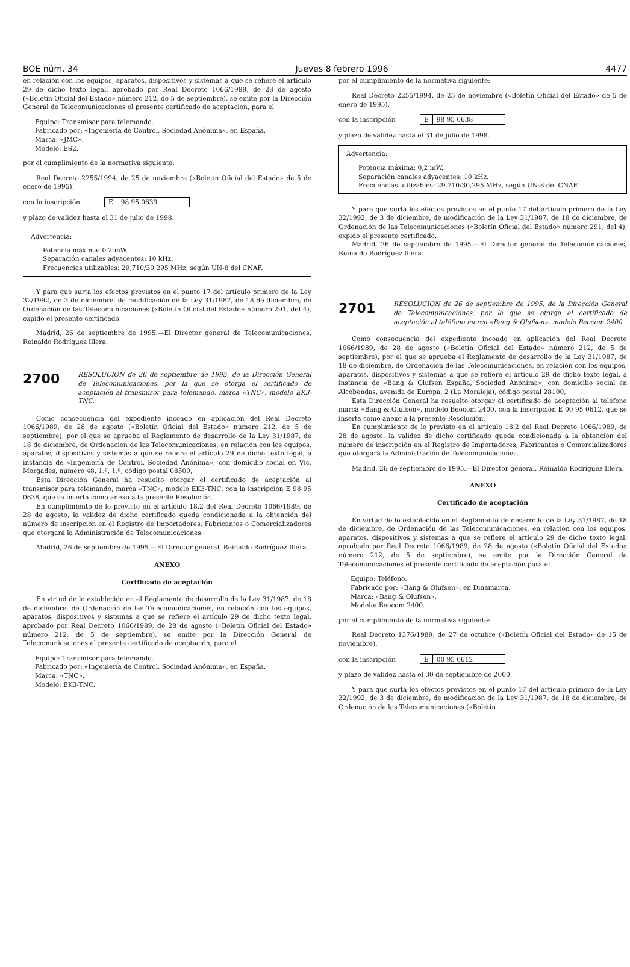BOE núm. 34 Jueves 8 febrero 1996 4477
en relación con los equipos, aparatos, dispositivos y sistemas a que se refiere el artículo 29 de dicho texto legal, aprobado por Real Decreto 1066/1989, de 28 de agosto («Boletín Oficial del Estado» número 212, de 5 de septiembre), se emite por la Dirección General de Telecomunicaciones el presente certificado de aceptación, para el
Equipo: Transmisor para telemando.
Fabricado por: «Ingeniería de Control, Sociedad Anónima», en España.
Marca: «JMC».
Modelo: ES2.
por el cumplimiento de la normativa siguiente:
Real Decreto 2255/1994, de 25 de noviembre («Boletín Oficial del Estado» de 5 de enero de 1995),
con la inscripción E 98 95 0639
y plazo de validez hasta el 31 de julio de 1998.
Advertencia:
Potencia máxima: 0,2 mW.
Separación canales adyacentes: 10 kHz.
Frecuencias utilizables: 29,710/30,295 MHz, según UN-8 del CNAF.
Y para que surta los efectos previstos en el punto 17 del artículo primero de la Ley 32/1992, de 3 de diciembre, de modificación de la Ley 31/1987, de 18 de diciembre, de Ordenación de las Telecomunicaciones («Boletín Oficial del Estado» número 291, del 4), expido el presente certificado.
Madrid, 26 de septiembre de 1995.—El Director general de Telecomunicaciones, Reinaldo Rodríguez Illera.
2700 RESOLUCION de 26 de septiembre de 1995, de la Dirección General de Telecomunicaciones, por la que se otorga el certificado de aceptación al transmisor para telemando, marca «TNC», modelo EK3-TNC.
Como consecuencia del expediente incoado en aplicación del Real Decreto 1066/1989, de 28 de agosto («Boletín Oficial del Estado» número 212, de 5 de septiembre), por el que se aprueba el Reglamento de desarrollo de la Ley 31/1987, de 18 de diciembre, de Ordenación de las Telecomunicaciones, en relación con los equipos, aparatos, dispositivos y sistemas a que se refiere el artículo 29 de dicho texto legal, a instancia de «Ingeniería de Control, Sociedad Anónima», con domicilio social en Vic, Morgades, número 48, 1.º, 1.ª, código postal 08500,
Esta Dirección General ha resuelto otorgar el certificado de aceptación al transmisor para telemando, marca «TNC», modelo EK3-TNC, con la inscripción E 98 95 0638, que se inserta como anexo a la presente Resolución.
En cumplimiento de lo previsto en el artículo 18.2 del Real Decreto 1066/1989, de 28 de agosto, la validez de dicho certificado queda condicionada a la obtención del número de inscripción en el Registro de Importadores, Fabricantes o Comercializadores que otorgará la Administración de Telecomunicaciones.
Madrid, 26 de septiembre de 1995.—El Director general, Reinaldo Rodríguez Illera.
ANEXO
Certificado de aceptación
En virtud de lo establecido en el Reglamento de desarrollo de la Ley 31/1987, de 18 de diciembre, de Ordenación de las Telecomunicaciones, en relación con los equipos, aparatos, dispositivos y sistemas a que se refiere el artículo 29 de dicho texto legal, aprobado por Real Decreto 1066/1989, de 28 de agosto («Boletín Oficial del Estado» número 212, de 5 de septiembre), se emite por la Dirección General de Telecomunicaciones el presente certificado de aceptación, para el
Equipo: Transmisor para telemando.
Fabricado por: «Ingeniería de Control, Sociedad Anónima», en España.
Marca: «TNC».
Modelo: EK3-TNC.
por el cumplimiento de la normativa siguiente:
Real Decreto 2255/1994, de 25 de noviembre («Boletín Oficial del Estado» de 5 de enero de 1995),
con la inscripción E 98 95 0638
y plazo de validez hasta el 31 de julio de 1998.
Advertencia:
Potencia máxima: 0,2 mW.
Separación canales adyacentes: 10 kHz.
Frecuencias utilizables: 29,710/30,295 MHz, según UN-8 del CNAF.
Y para que surta los efectos previstos en el punto 17 del artículo primero de la Ley 32/1992, de 3 de diciembre, de modificación de la Ley 31/1987, de 18 de diciembre, de Ordenación de las Telecomunicaciones («Boletín Oficial del Estado» número 291, del 4), expido el presente certificado.
Madrid, 26 de septiembre de 1995.—El Director general de Telecomunicaciones, Reinaldo Rodríguez Illera.
2701 RESOLUCION de 26 de septiembre de 1995, de la Dirección General de Telecomunicaciones, por la que se otorga el certificado de aceptación al teléfono marca «Bang & Olufsen», modelo Beocom 2400.
Como consecuencia del expediente incoado en aplicación del Real Decreto 1066/1989, de 28 de agosto («Boletín Oficial del Estado» número 212, de 5 de septiembre), por el que se aprueba el Reglamento de desarrollo de la Ley 31/1987, de 18 de diciembre, de Ordenación de las Telecomunicaciones, en relación con los equipos, aparatos, dispositivos y sistemas a que se refiere el artículo 29 de dicho texto legal, a instancia de «Bang & Olufsen España, Sociedad Anónima», con domicilio social en Alcobendas, avenida de Europa, 2 (La Moraleja), código postal 28100,
Esta Dirección General ha resuelto otorgar el certificado de aceptación al teléfono marca «Bang & Olufsen», modelo Beocom 2400, con la inscripción E 00 95 0612, que se inserta como anexo a la presente Resolución.
En cumplimiento de lo previsto en el artículo 18.2 del Real Decreto 1066/1989, de 28 de agosto, la validez de dicho certificado queda condicionada a la obtención del número de inscripción en el Registro de Importadores, Fabricantes o Comercializadores que otorgará la Administración de Telecomunicaciones.
Madrid, 26 de septiembre de 1995.—El Director general, Reinaldo Rodríguez Illera.
ANEXO
Certificado de aceptación
En virtud de lo establecido en el Reglamento de desarrollo de la Ley 31/1987, de 18 de diciembre, de Ordenación de las Telecomunicaciones, en relación con los equipos, aparatos, dispositivos y sistemas a que se refiere el artículo 29 de dicho texto legal, aprobado por Real Decreto 1066/1989, de 28 de agosto («Boletín Oficial del Estado» número 212, de 5 de septiembre), se emite por la Dirección General de Telecomunicaciones el presente certificado de aceptación para el
Equipo: Teléfono.
Fabricado por: «Bang & Olufsen», en Dinamarca.
Marca: «Bang & Olufsen».
Modelo: Beocom 2400.
por el cumplimiento de la normativa siguiente:
Real Decreto 1376/1989, de 27 de octubre («Boletín Oficial del Estado» de 15 de noviembre),
con la inscripción E 00 95 0612
y plazo de validez hasta el 30 de septiembre de 2000.
Y para que surta los efectos previstos en el punto 17 del artículo primero de la Ley 32/1992, de 3 de diciembre, de modificación de la Ley 31/1987, de 18 de diciembre, de Ordenación de las Telecomunicaciones («Boletín